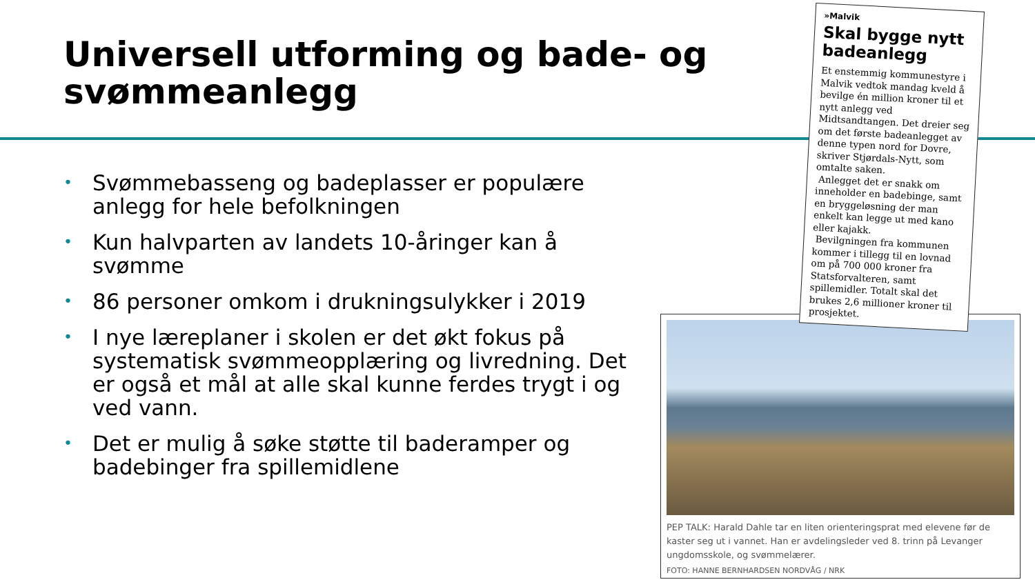Universell utforming og bade- og svømmeanlegg
• Svømmebasseng og badeplasser er populære anlegg for hele befolkningen
• Kun halvparten av landets 10-åringer kan å svømme
• 86 personer omkom i drukningsulykker i 2019
• I nye læreplaner i skolen er det økt fokus på systematisk svømmeopplæring og livredning. Det er også et mål at alle skal kunne ferdes trygt i og ved vann.
• Det er mulig å søke støtte til baderamper og badebinger fra spillemidlene
PEP TALK: Harald Dahle tar en liten orienteringsprat med elevene før de kaster seg ut i vannet. Han er avdelingsleder ved 8. trinn på Levanger ungdomsskole, og svømmelærer.
FOTO: HANNE BERNHARDSEN NORDVÅG / NRK
»Malvik
Skal bygge nytt badeanlegg
Et enstemmig kommunestyre i Malvik vedtok mandag kveld å bevilge én million kroner til et nytt anlegg ved Midtsandtangen. Det dreier seg om det første badeanlegget av denne typen nord for Dovre, skriver Stjørdals-Nytt, som omtalte saken.
Anlegget det er snakk om inneholder en badebinge, samt en bryggeløsning der man enkelt kan legge ut med kano eller kajakk.
Bevilgningen fra kommunen kommer i tillegg til en lovnad om på 700 000 kroner fra Statsforvalteren, samt spillemidler. Totalt skal det brukes 2,6 millioner kroner til prosjektet.